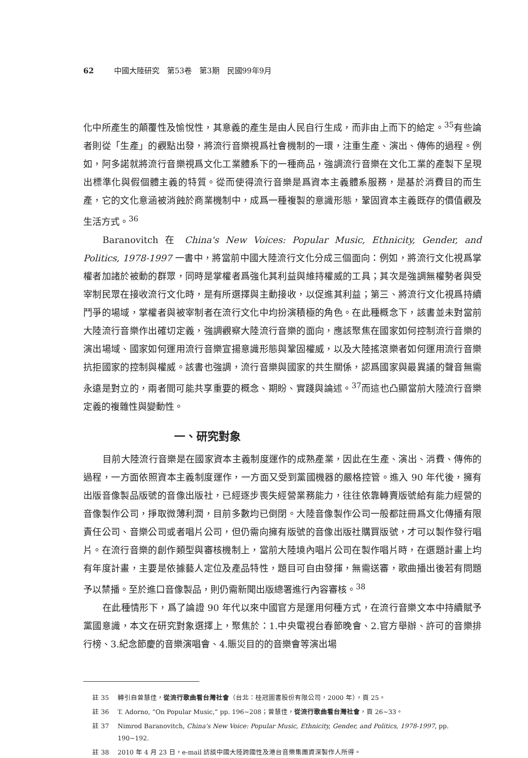62 中國大陸研究　第53卷　第3期　民國99年9月
化中所產生的顛覆性及愉悅性，其意義的產生是由人民自行生成，而非由上而下的給定。<sup>35</sup>有些論者則從「生產」的觀點出發，將流行音樂視爲社會機制的一環，注重生產、演出、傳佈的過程。例如，阿多諾就將流行音樂視爲文化工業體系下的一種商品，強調流行音樂在文化工業的產製下呈現出標準化與假個體主義的特質。從而使得流行音樂是爲資本主義體系服務，是基於消費目的而生產，它的文化意涵被消蝕於商業機制中，成爲一種複製的意識形態，鞏固資本主義既存的價值觀及生活方式。<sup>36</sup>
Baranovitch 在 China's New Voices: Popular Music, Ethnicity, Gender, and Politics, 1978-1997 一書中，將當前中國大陸流行文化分成三個面向：例如，將流行文化視爲掌權者加諸於被動的群眾，同時是掌權者爲強化其利益與維持權威的工具；其次是強調無權勢者與受宰制民眾在接收流行文化時，是有所選擇與主動接收，以促進其利益；第三、將流行文化視爲持續鬥爭的場域，掌權者與被宰制者在流行文化中均扮演積極的角色。在此種概念下，該書並未對當前大陸流行音樂作出確切定義，強調觀察大陸流行音樂的面向，應該聚焦在國家如何控制流行音樂的演出場域、國家如何運用流行音樂宣揚意識形態與鞏固權威，以及大陸搖滾樂者如何運用流行音樂抗拒國家的控制與權威。該書也強調，流行音樂與國家的共生關係，認爲國家與最異議的聲音無需永遠是對立的，兩者間可能共享重要的概念、期盼、實踐與論述。<sup>37</sup>而這也凸顯當前大陸流行音樂定義的複雜性與變動性。
一、研究對象
目前大陸流行音樂是在國家資本主義制度運作的成熟產業，因此在生產、演出、消費、傳佈的過程，一方面依照資本主義制度運作，一方面又受到黨國機器的嚴格控管。進入 90 年代後，擁有出版音像製品版號的音像出版社，已經逐步喪失經營業務能力，往往依靠轉賣版號給有能力經營的音像製作公司，掙取微薄利潤，目前多數均已倒閉。大陸音像製作公司一般都註冊爲文化傳播有限責任公司、音樂公司或者唱片公司，但仍需向擁有版號的音像出版社購買版號，才可以製作發行唱片。在流行音樂的創作類型與審核機制上，當前大陸境內唱片公司在製作唱片時，在選題計畫上均有年度計畫，主要是依據藝人定位及產品特性，題目可自由發揮，無需送審，歌曲播出後若有問題予以禁播。至於進口音像製品，則仍需新聞出版總署進行內容審核。<sup>38</sup>
在此種情形下，爲了論證 90 年代以來中國官方是運用何種方式，在流行音樂文本中持續賦予黨國意識，本文在研究對象選擇上，聚焦於：1.中央電視台春節晚會、2.官方舉辦、許可的音樂排行榜、3.紀念節慶的音樂演唱會、4.賑災目的的音樂會等演出場
註 35 轉引自曾慧佳，從流行歌曲看台灣社會（台北：桂冠圖書股份有限公司，2000 年），頁 25。
註 36 T. Adorno, “On Popular Music,” pp. 196~208；曾慧佳，從流行歌曲看台灣社會，頁 26~33。
註 37 Nimrod Baranovitch, China's New Voice: Popular Music, Ethnicity, Gender, and Politics, 1978-1997, pp. 190~192.
註 38 2010 年 4 月 23 日，e-mail 訪談中國大陸跨國性及港台音樂集團資深製作人所得。